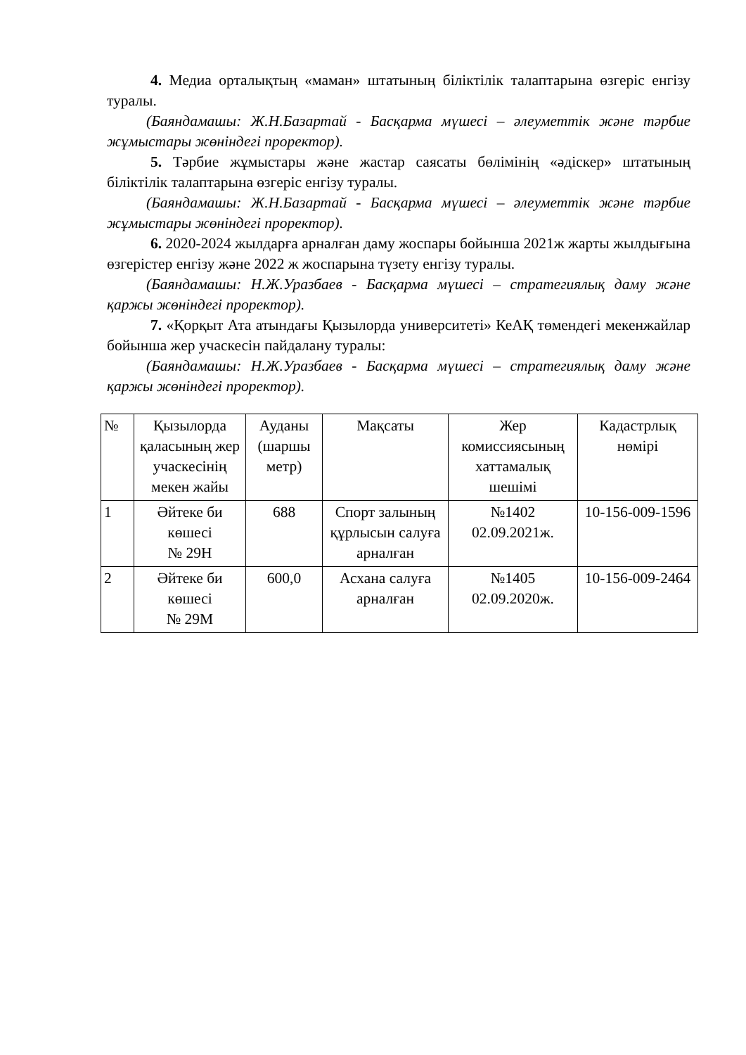4. Медиа орталықтың «маман» штатының біліктілік талаптарына өзгеріс енгізу туралы.
(Баяндамашы: Ж.Н.Базартай - Басқарма мүшесі – әлеуметтік және тәрбие жұмыстары жөніндегі проректор).
5. Тәрбие жұмыстары және жастар саясаты бөлімінің «әдіскер» штатының біліктілік талаптарына өзгеріс енгізу туралы.
(Баяндамашы: Ж.Н.Базартай - Басқарма мүшесі – әлеуметтік және тәрбие жұмыстары жөніндегі проректор).
6. 2020-2024 жылдарға арналған даму жоспары бойынша 2021ж жарты жылдығына өзгерістер енгізу және 2022 ж жоспарына түзету енгізу туралы.
(Баяндамашы: Н.Ж.Уразбаев - Басқарма мүшесі – стратегиялық даму және қаржы жөніндегі проректор).
7. «Қорқыт Ата атындағы Қызылорда университеті» КеАҚ төмендегі мекенжайлар бойынша жер учаскесін пайдалану туралы:
(Баяндамашы: Н.Ж.Уразбаев - Басқарма мүшесі – стратегиялық даму және қаржы жөніндегі проректор).
| № | Қызылорда қаласының жер учаскесінің мекен жайы | Ауданы (шаршы метр) | Мақсаты | Жер комиссиясының хаттамалық шешімі | Кадастрлық нөмірі |
| --- | --- | --- | --- | --- | --- |
| 1 | Әйтеке би көшесі № 29Н | 688 | Спорт залының құрлысын салуға арналған | №1402 02.09.2021ж. | 10-156-009-1596 |
| 2 | Әйтеке би көшесі № 29М | 600,0 | Асхана салуға арналған | №1405 02.09.2020ж. | 10-156-009-2464 |